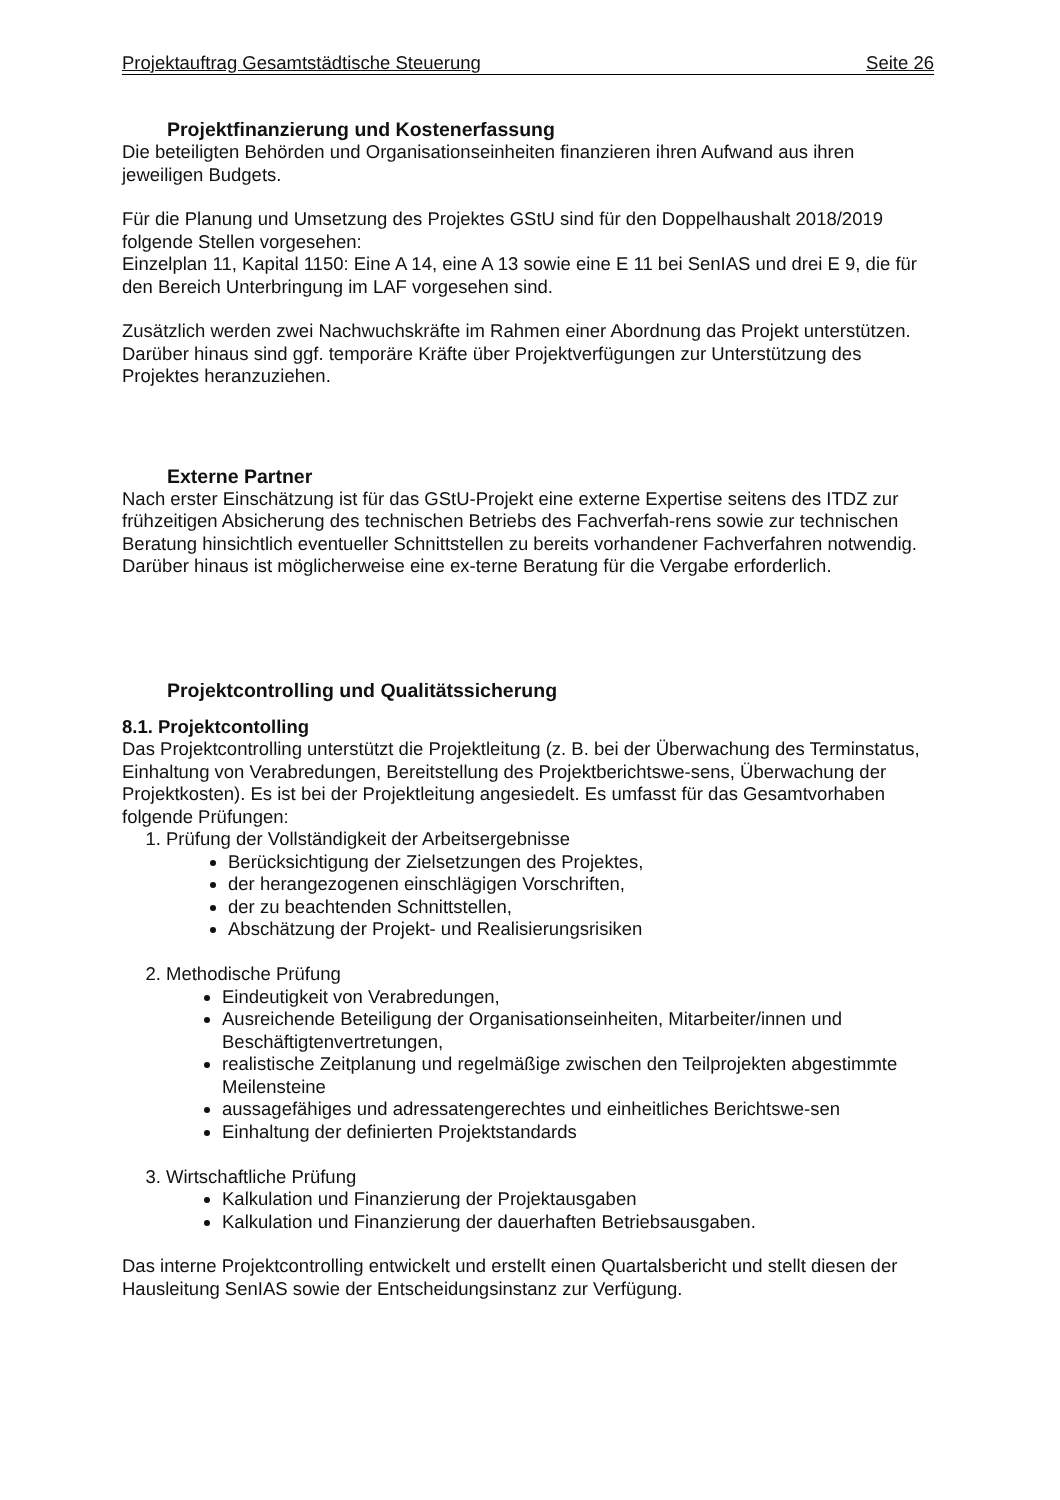Projektauftrag Gesamtstädtische Steuerung Seite 26
Projektfinanzierung und Kostenerfassung
Die beteiligten Behörden und Organisationseinheiten finanzieren ihren Aufwand aus ihren jeweiligen Budgets.
Für die Planung und Umsetzung des Projektes GStU sind für den Doppelhaushalt 2018/2019 folgende Stellen vorgesehen:
Einzelplan 11, Kapital 1150: Eine A 14, eine A 13 sowie eine E 11 bei SenIAS und drei E 9, die für den Bereich Unterbringung im LAF vorgesehen sind.
Zusätzlich werden zwei Nachwuchskräfte im Rahmen einer Abordnung das Projekt unterstützen. Darüber hinaus sind ggf. temporäre Kräfte über Projektverfügungen zur Unterstützung des Projektes heranzuziehen.
Externe Partner
Nach erster Einschätzung ist für das GStU-Projekt eine externe Expertise seitens des ITDZ zur frühzeitigen Absicherung des technischen Betriebs des Fachverfah-rens sowie zur technischen Beratung hinsichtlich eventueller Schnittstellen zu bereits vorhandener Fachverfahren notwendig. Darüber hinaus ist möglicherweise eine ex-terne Beratung für die Vergabe erforderlich.
Projektcontrolling und Qualitätssicherung
8.1. Projektcontolling
Das Projektcontrolling unterstützt die Projektleitung (z. B. bei der Überwachung des Terminstatus, Einhaltung von Verabredungen, Bereitstellung des Projektberichtswe-sens, Überwachung der Projektkosten). Es ist bei der Projektleitung angesiedelt. Es umfasst für das Gesamtvorhaben folgende Prüfungen:
1. Prüfung der Vollständigkeit der Arbeitsergebnisse
Berücksichtigung der Zielsetzungen des Projektes,
der herangezogenen einschlägigen Vorschriften,
der zu beachtenden Schnittstellen,
Abschätzung der Projekt- und Realisierungsrisiken
2. Methodische Prüfung
Eindeutigkeit von Verabredungen,
Ausreichende Beteiligung der Organisationseinheiten, Mitarbeiter/innen und Beschäftigtenvertretungen,
realistische Zeitplanung und regelmäßige zwischen den Teilprojekten abgestimmte Meilensteine
aussagefähiges und adressatengerechtes und einheitliches Berichtswe-sen
Einhaltung der definierten Projektstandards
3. Wirtschaftliche Prüfung
Kalkulation und Finanzierung der Projektausgaben
Kalkulation und Finanzierung der dauerhaften Betriebsausgaben.
Das interne Projektcontrolling entwickelt und erstellt einen Quartalsbericht und stellt diesen der Hausleitung SenIAS sowie der Entscheidungsinstanz zur Verfügung.